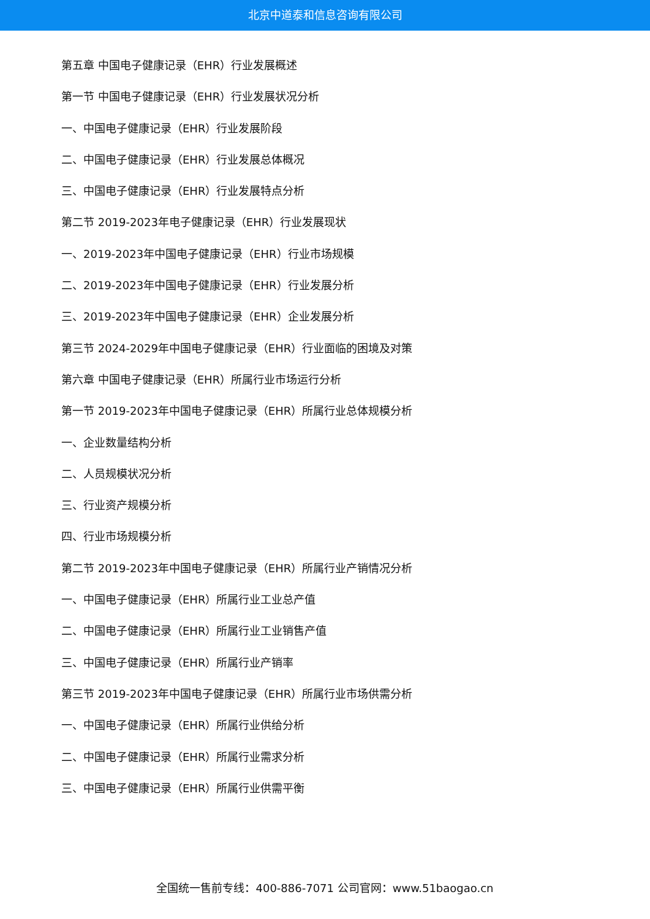北京中道泰和信息咨询有限公司
第五章 中国电子健康记录（EHR）行业发展概述
第一节 中国电子健康记录（EHR）行业发展状况分析
一、中国电子健康记录（EHR）行业发展阶段
二、中国电子健康记录（EHR）行业发展总体概况
三、中国电子健康记录（EHR）行业发展特点分析
第二节 2019-2023年电子健康记录（EHR）行业发展现状
一、2019-2023年中国电子健康记录（EHR）行业市场规模
二、2019-2023年中国电子健康记录（EHR）行业发展分析
三、2019-2023年中国电子健康记录（EHR）企业发展分析
第三节 2024-2029年中国电子健康记录（EHR）行业面临的困境及对策
第六章 中国电子健康记录（EHR）所属行业市场运行分析
第一节 2019-2023年中国电子健康记录（EHR）所属行业总体规模分析
一、企业数量结构分析
二、人员规模状况分析
三、行业资产规模分析
四、行业市场规模分析
第二节 2019-2023年中国电子健康记录（EHR）所属行业产销情况分析
一、中国电子健康记录（EHR）所属行业工业总产值
二、中国电子健康记录（EHR）所属行业工业销售产值
三、中国电子健康记录（EHR）所属行业产销率
第三节 2019-2023年中国电子健康记录（EHR）所属行业市场供需分析
一、中国电子健康记录（EHR）所属行业供给分析
二、中国电子健康记录（EHR）所属行业需求分析
三、中国电子健康记录（EHR）所属行业供需平衡
全国统一售前专线：400-886-7071 公司官网：www.51baogao.cn